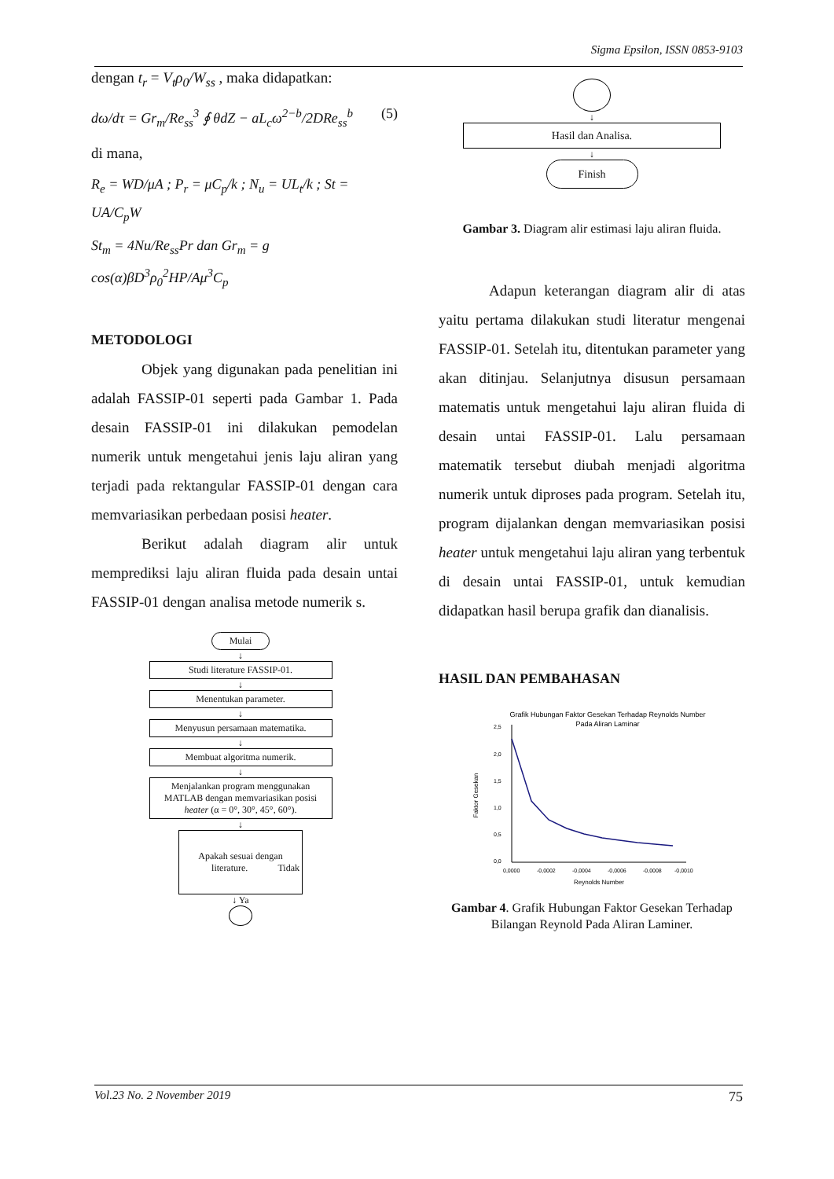Sigma Epsilon, ISSN 0853-9103
dengan t<sub>r</sub> = V<sub>t</sub>ρ<sub>0</sub>/W<sub>ss</sub> , maka didapatkan:
dω/dτ = Gr<sub>m</sub>/Re<sub>ss</sub><sup>3</sup> ∮ θdZ − aL<sub>c</sub>ω<sup>2−b</sup>/2DRe<sub>ss</sub><sup>b</sup> (5)
di mana,
R<sub>e</sub> = WD/μA ; P<sub>r</sub> = μC<sub>p</sub>/k ; N<sub>u</sub> = UL<sub>t</sub>/k ; St = UA/C<sub>p</sub>W
St<sub>m</sub> = 4Nu/Re<sub>ss</sub>Pr dan Gr<sub>m</sub> = g cos(α)βD<sup>3</sup>ρ<sub>0</sub><sup>2</sup>HP/Aμ<sup>3</sup>C<sub>p</sub>
METODOLOGI
Objek yang digunakan pada penelitian ini adalah FASSIP-01 seperti pada Gambar 1. Pada desain FASSIP-01 ini dilakukan pemodelan numerik untuk mengetahui jenis laju aliran yang terjadi pada rektangular FASSIP-01 dengan cara memvariasikan perbedaan posisi heater.
Berikut adalah diagram alir untuk memprediksi laju aliran fluida pada desain untai FASSIP-01 dengan analisa metode numerik s.
Mulai
↓
Studi literature FASSIP-01.
↓
Menentukan parameter.
↓
Menyusun persamaan matematika.
↓
Membuat algoritma numerik.
↓
Menjalankan program menggunakan MATLAB dengan memvariasikan posisi heater (α = 0°, 30°, 45°, 60°).
↓
Apakah sesuai dengan literature. Tidak
↓ Ya
↓
Hasil dan Analisa.
↓
Finish
Gambar 3. Diagram alir estimasi laju aliran fluida.
Adapun keterangan diagram alir di atas yaitu pertama dilakukan studi literatur mengenai FASSIP-01. Setelah itu, ditentukan parameter yang akan ditinjau. Selanjutnya disusun persamaan matematis untuk mengetahui laju aliran fluida di desain untai FASSIP-01. Lalu persamaan matematik tersebut diubah menjadi algoritma numerik untuk diproses pada program. Setelah itu, program dijalankan dengan memvariasikan posisi heater untuk mengetahui laju aliran yang terbentuk di desain untai FASSIP-01, untuk kemudian didapatkan hasil berupa grafik dan dianalisis.
HASIL DAN PEMBAHASAN
Grafik Hubungan Faktor Gesekan Terhadap Reynolds Number
Pada Aliran Laminar
2,5
2,0
1,5
1,0
0,5
0,0
0,0000
-0,0002
-0,0004
-0,0006
-0,0008
-0,0010
Reynolds Number
Faktor Gesekan
Gambar 4. Grafik Hubungan Faktor Gesekan Terhadap Bilangan Reynold Pada Aliran Laminer.
Vol.23 No. 2 November 2019 75